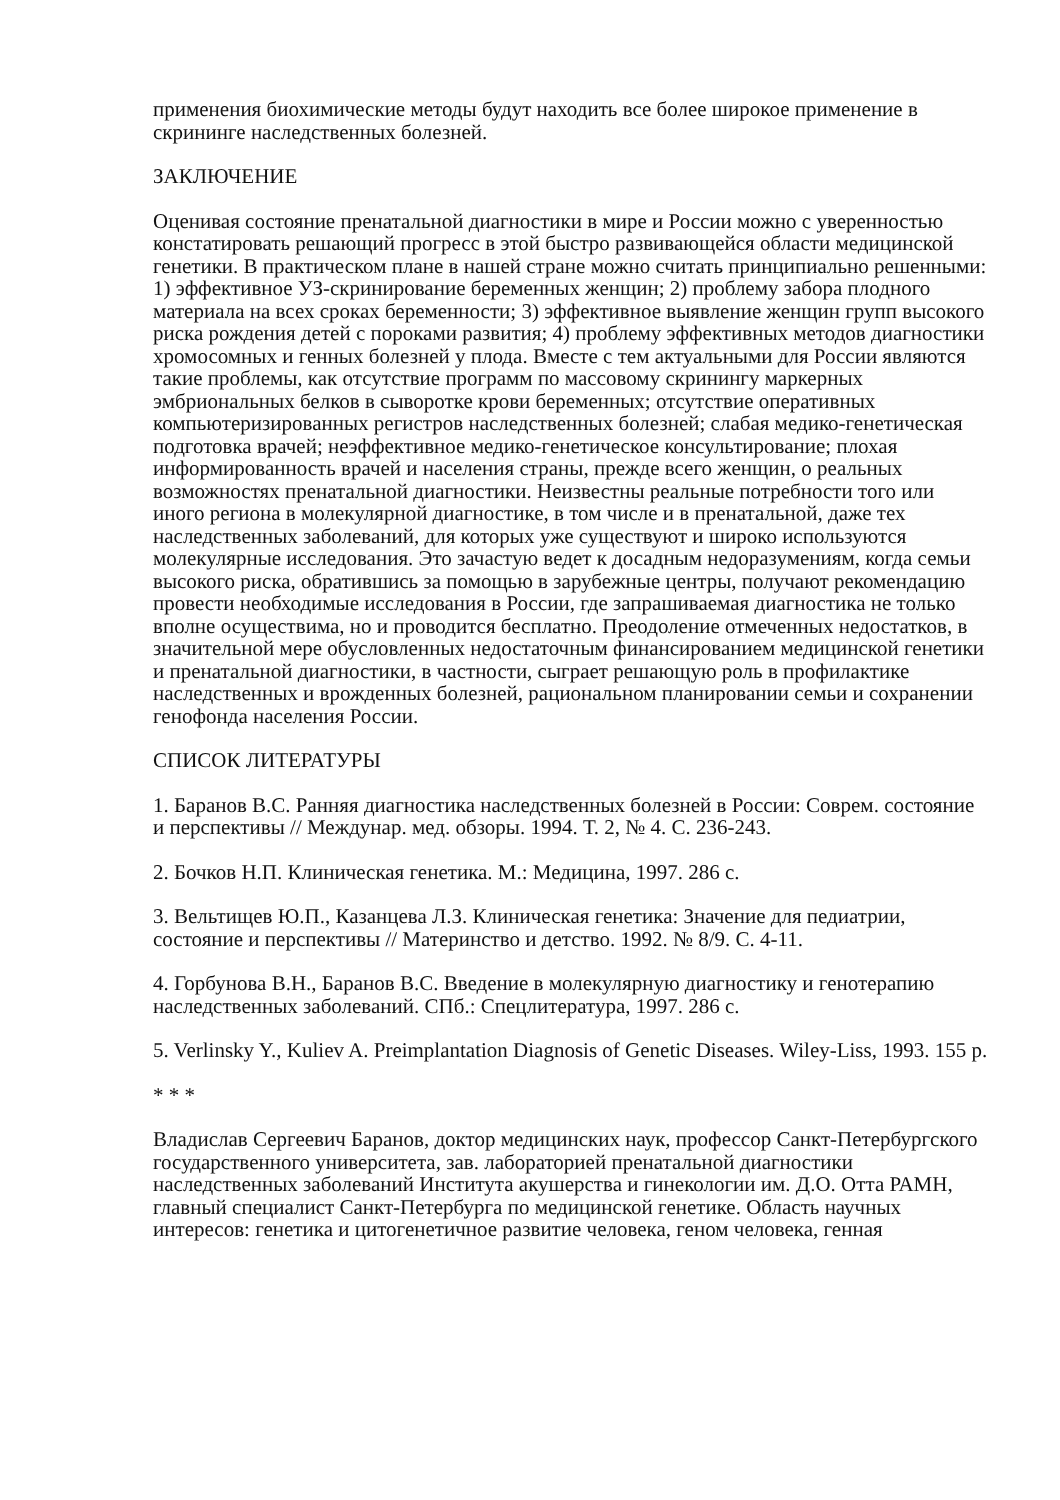применения биохимические методы будут находить все более широкое применение в скрининге наследственных болезней.
ЗАКЛЮЧЕНИЕ
Оценивая состояние пренатальной диагностики в мире и России можно с уверенностью констатировать решающий прогресс в этой быстро развивающейся области медицинской генетики. В практическом плане в нашей стране можно считать принципиально решенными: 1) эффективное УЗ-скринирование беременных женщин; 2) проблему забора плодного материала на всех сроках беременности; 3) эффективное выявление женщин групп высокого риска рождения детей с пороками развития; 4) проблему эффективных методов диагностики хромосомных и генных болезней у плода. Вместе с тем актуальными для России являются такие проблемы, как отсутствие программ по массовому скринингу маркерных эмбриональных белков в сыворотке крови беременных; отсутствие оперативных компьютеризированных регистров наследственных болезней; слабая медико-генетическая подготовка врачей; неэффективное медико-генетическое консультирование; плохая информированность врачей и населения страны, прежде всего женщин, о реальных возможностях пренатальной диагностики. Неизвестны реальные потребности того или иного региона в молекулярной диагностике, в том числе и в пренатальной, даже тех наследственных заболеваний, для которых уже существуют и широко используются молекулярные исследования. Это зачастую ведет к досадным недоразумениям, когда семьи высокого риска, обратившись за помощью в зарубежные центры, получают рекомендацию провести необходимые исследования в России, где запрашиваемая диагностика не только вполне осуществима, но и проводится бесплатно. Преодоление отмеченных недостатков, в значительной мере обусловленных недостаточным финансированием медицинской генетики и пренатальной диагностики, в частности, сыграет решающую роль в профилактике наследственных и врожденных болезней, рациональном планировании семьи и сохранении генофонда населения России.
СПИСОК ЛИТЕРАТУРЫ
1. Баранов В.С. Ранняя диагностика наследственных болезней в России: Соврем. состояние и перспективы // Междунар. мед. обзоры. 1994. Т. 2, № 4. С. 236-243.
2. Бочков Н.П. Клиническая генетика. М.: Медицина, 1997. 286 с.
3. Вельтищев Ю.П., Казанцева Л.З. Клиническая генетика: Значение для педиатрии, состояние и перспективы // Материнство и детство. 1992. № 8/9. С. 4-11.
4. Горбунова В.Н., Баранов В.С. Введение в молекулярную диагностику и генотерапию наследственных заболеваний. СПб.: Спецлитература, 1997. 286 с.
5. Verlinsky Y., Kuliev A. Preimplantation Diagnosis of Genetic Diseases. Wiley-Liss, 1993. 155 p.
* * *
Владислав Сергеевич Баранов, доктор медицинских наук, профессор Санкт-Петербургского государственного университета, зав. лабораторией пренатальной диагностики наследственных заболеваний Института акушерства и гинекологии им. Д.О. Отта РАМН, главный специалист Санкт-Петербурга по медицинской генетике. Область научных интересов: генетика и цитогенетичное развитие человека, геном человека, генная